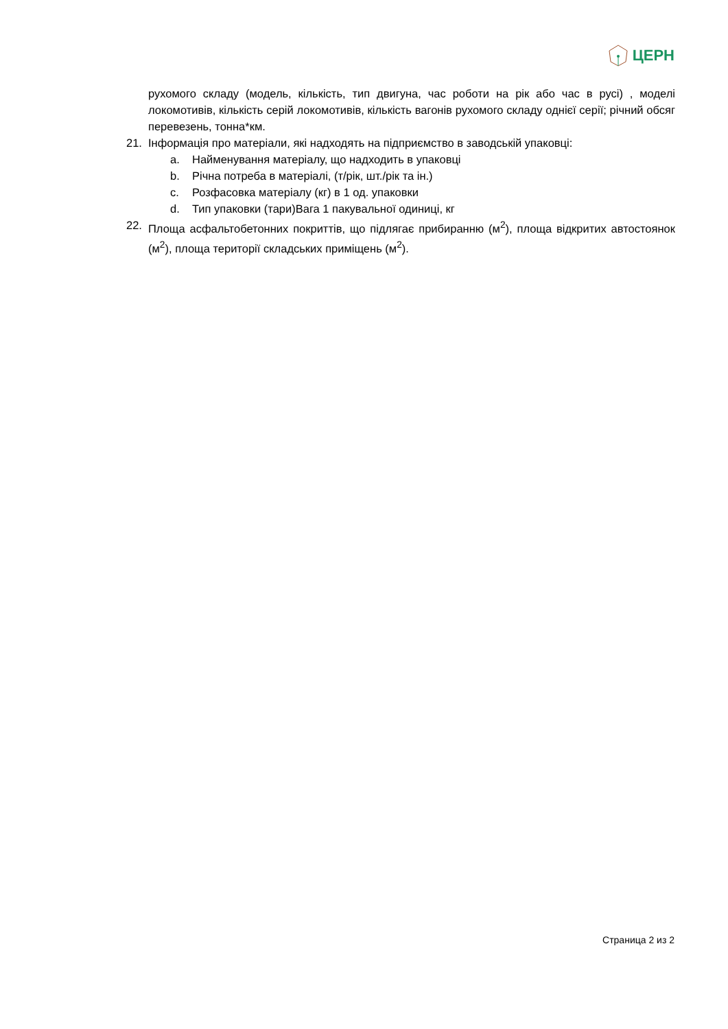ЦЕРН
рухомого складу (модель, кількість, тип двигуна, час роботи на рік або час в русі) , моделі локомотивів, кількість серій локомотивів, кількість вагонів рухомого складу однієї серії; річний обсяг перевезень, тонна*км.
21. Інформація про матеріали, які надходять на підприємство в заводській упаковці:
a. Найменування матеріалу, що надходить в упаковці
b. Річна потреба в матеріалі, (т/рік, шт./рік та ін.)
c. Розфасовка матеріалу (кг) в 1 од. упаковки
d. Тип упаковки (тари)Вага 1 пакувальної одиниці, кг
22. Площа асфальтобетонних покриттів, що підлягає прибиранню (м<sup>2</sup>), площа відкритих автостоянок (м<sup>2</sup>), площа території складських приміщень (м<sup>2</sup>).
Страница 2 из 2